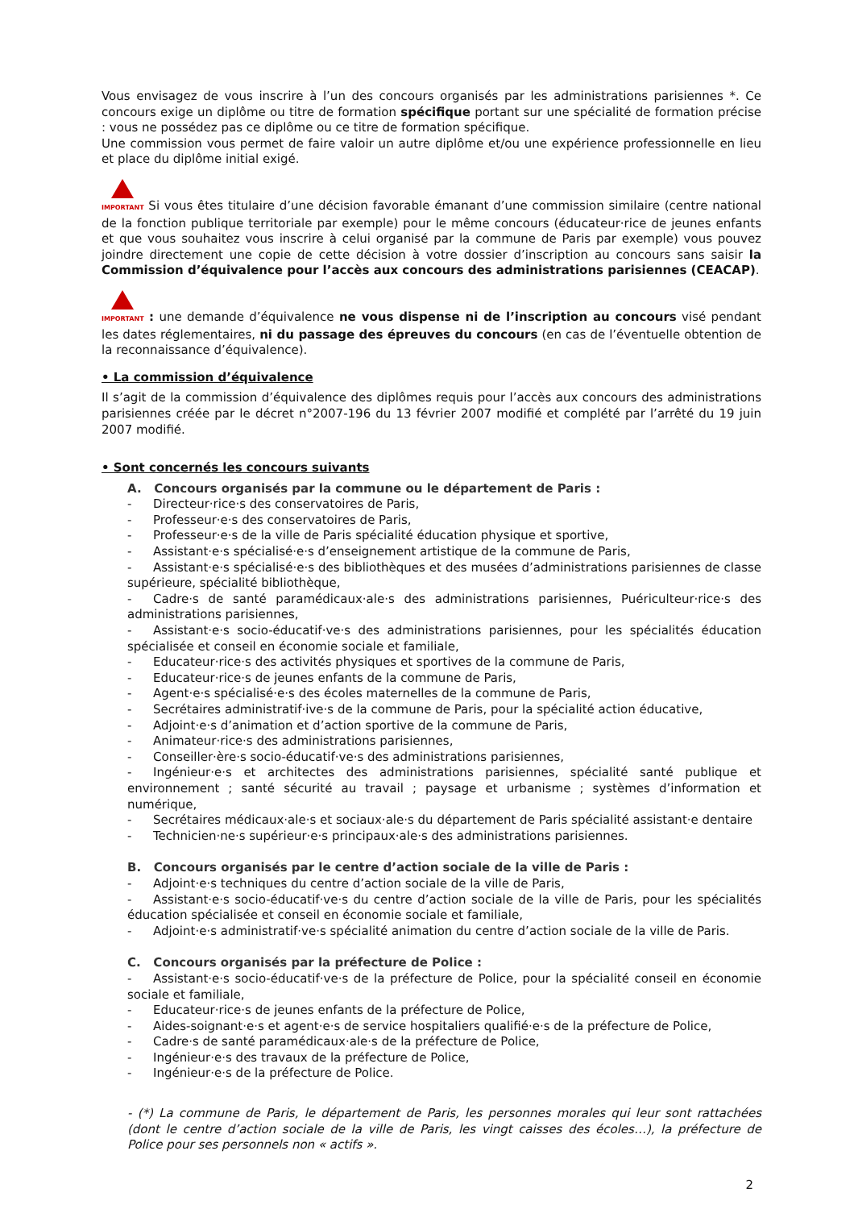Vous envisagez de vous inscrire à l’un des concours organisés par les administrations parisiennes *. Ce concours exige un diplôme ou titre de formation spécifique portant sur une spécialité de formation précise : vous ne possédez pas ce diplôme ou ce titre de formation spécifique.
Une commission vous permet de faire valoir un autre diplôme et/ou une expérience professionnelle en lieu et place du diplôme initial exigé.
IMPORTANT Si vous êtes titulaire d’une décision favorable émanant d’une commission similaire (centre national de la fonction publique territoriale par exemple) pour le même concours (éducateur·rice de jeunes enfants et que vous souhaitez vous inscrire à celui organisé par la commune de Paris par exemple) vous pouvez joindre directement une copie de cette décision à votre dossier d’inscription au concours sans saisir la Commission d’équivalence pour l’accès aux concours des administrations parisiennes (CEACAP).
IMPORTANT : une demande d’équivalence ne vous dispense ni de l’inscription au concours visé pendant les dates réglementaires, ni du passage des épreuves du concours (en cas de l’éventuelle obtention de la reconnaissance d’équivalence).
• La commission d’équivalence
Il s’agit de la commission d’équivalence des diplômes requis pour l’accès aux concours des administrations parisiennes créée par le décret n°2007-196 du 13 février 2007 modifié et complété par l’arrêté du 19 juin 2007 modifié.
• Sont concernés les concours suivants
A. Concours organisés par la commune ou le département de Paris :
- Directeur·rice·s des conservatoires de Paris,
- Professeur·e·s des conservatoires de Paris,
- Professeur·e·s de la ville de Paris spécialité éducation physique et sportive,
- Assistant·e·s spécialisé·e·s d’enseignement artistique de la commune de Paris,
- Assistant·e·s spécialisé·e·s des bibliothèques et des musées d’administrations parisiennes de classe supérieure, spécialité bibliothèque,
- Cadre·s de santé paramédicaux·ale·s des administrations parisiennes, Puériculteur·rice·s des administrations parisiennes,
- Assistant·e·s socio-éducatif·ve·s des administrations parisiennes, pour les spécialités éducation spécialisée et conseil en économie sociale et familiale,
- Educateur·rice·s des activités physiques et sportives de la commune de Paris,
- Educateur·rice·s de jeunes enfants de la commune de Paris,
- Agent·e·s spécialisé·e·s des écoles maternelles de la commune de Paris,
- Secrétaires administratif·ive·s de la commune de Paris, pour la spécialité action éducative,
- Adjoint·e·s d’animation et d’action sportive de la commune de Paris,
- Animateur·rice·s des administrations parisiennes,
- Conseiller·ère·s socio-éducatif·ve·s des administrations parisiennes,
- Ingénieur·e·s et architectes des administrations parisiennes, spécialité santé publique et environnement ; santé sécurité au travail ; paysage et urbanisme ; systèmes d’information et numérique,
- Secrétaires médicaux·ale·s et sociaux·ale·s du département de Paris spécialité assistant·e dentaire
- Technicien·ne·s supérieur·e·s principaux·ale·s des administrations parisiennes.
B. Concours organisés par le centre d’action sociale de la ville de Paris :
- Adjoint·e·s techniques du centre d’action sociale de la ville de Paris,
- Assistant·e·s socio-éducatif·ve·s du centre d’action sociale de la ville de Paris, pour les spécialités éducation spécialisée et conseil en économie sociale et familiale,
- Adjoint·e·s administratif·ve·s spécialité animation du centre d’action sociale de la ville de Paris.
C. Concours organisés par la préfecture de Police :
- Assistant·e·s socio-éducatif·ve·s de la préfecture de Police, pour la spécialité conseil en économie sociale et familiale,
- Educateur·rice·s de jeunes enfants de la préfecture de Police,
- Aides-soignant·e·s et agent·e·s de service hospitaliers qualifié·e·s de la préfecture de Police,
- Cadre·s de santé paramédicaux·ale·s de la préfecture de Police,
- Ingénieur·e·s des travaux de la préfecture de Police,
- Ingénieur·e·s de la préfecture de Police.
- (*) La commune de Paris, le département de Paris, les personnes morales qui leur sont rattachées (dont le centre d’action sociale de la ville de Paris, les vingt caisses des écoles…), la préfecture de Police pour ses personnels non « actifs ».
2